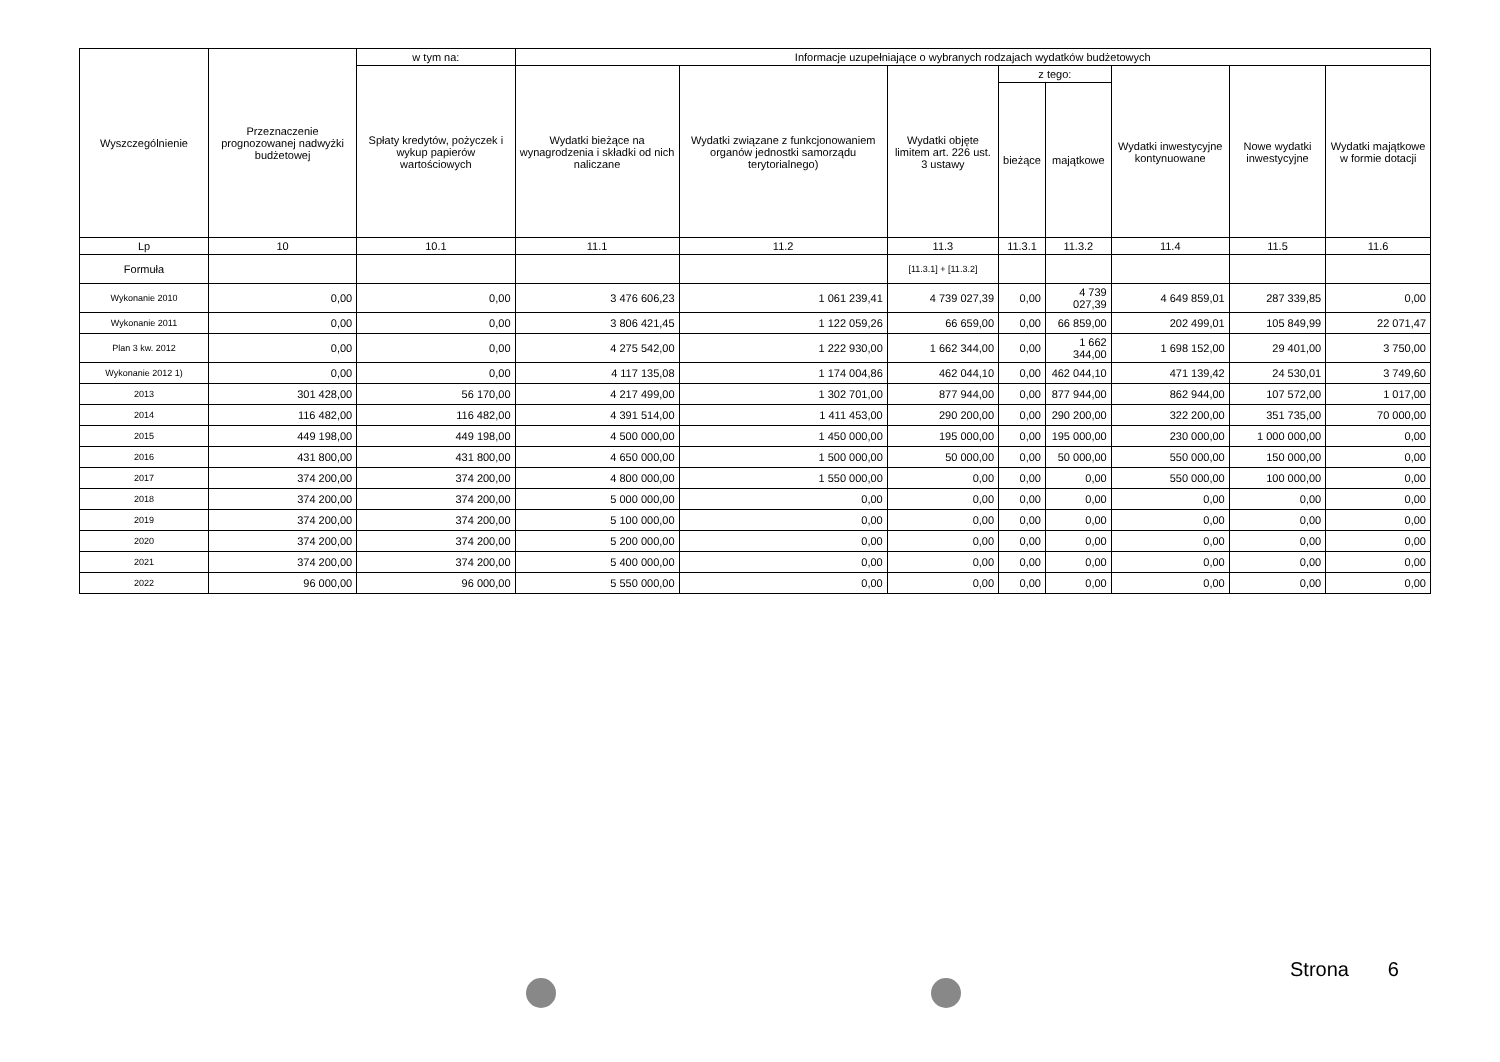| Wyszczególnienie | Przeznaczenie prognozowanej nadwyżki budżetowej | w tym na: | Informacje uzupełniające o wybranych rodzajach wydatków budżetowych | | | | | | | |
| --- | --- | --- | --- | --- | --- | --- | --- | --- | --- | --- |
| | | Spłaty kredytów, pożyczek i wykup papierów wartościowych | Wydatki bieżące na wynagrodzenia i składki od nich naliczane | Wydatki związane z funkcjonowaniem organów jednostki samorządu terytorialnego) | Wydatki objęte limitem art. 226 ust. 3 ustawy | z tego: | | Wydatki inwestycyjne kontynuowane | Nowe wydatki inwestycyjne | Wydatki majątkowe w formie dotacji |
| | | | | | | bieżące | majątkowe | | | |
| Lp | 10 | 10.1 | 11.1 | 11.2 | 11.3 | 11.3.1 | 11.3.2 | 11.4 | 11.5 | 11.6 |
| Formuła | | | | | [11.3.1] + [11.3.2] | | | | | |
| Wykonanie 2010 | 0,00 | 0,00 | 3 476 606,23 | 1 061 239,41 | 4 739 027,39 | 0,00 | 4 739 027,39 | 4 649 859,01 | 287 339,85 | 0,00 |
| Wykonanie 2011 | 0,00 | 0,00 | 3 806 421,45 | 1 122 059,26 | 66 659,00 | 0,00 | 66 859,00 | 202 499,01 | 105 849,99 | 22 071,47 |
| Plan 3 kw. 2012 | 0,00 | 0,00 | 4 275 542,00 | 1 222 930,00 | 1 662 344,00 | 0,00 | 1 662 344,00 | 1 698 152,00 | 29 401,00 | 3 750,00 |
| Wykonanie 2012 1) | 0,00 | 0,00 | 4 117 135,08 | 1 174 004,86 | 462 044,10 | 0,00 | 462 044,10 | 471 139,42 | 24 530,01 | 3 749,60 |
| 2013 | 301 428,00 | 56 170,00 | 4 217 499,00 | 1 302 701,00 | 877 944,00 | 0,00 | 877 944,00 | 862 944,00 | 107 572,00 | 1 017,00 |
| 2014 | 116 482,00 | 116 482,00 | 4 391 514,00 | 1 411 453,00 | 290 200,00 | 0,00 | 290 200,00 | 322 200,00 | 351 735,00 | 70 000,00 |
| 2015 | 449 198,00 | 449 198,00 | 4 500 000,00 | 1 450 000,00 | 195 000,00 | 0,00 | 195 000,00 | 230 000,00 | 1 000 000,00 | 0,00 |
| 2016 | 431 800,00 | 431 800,00 | 4 650 000,00 | 1 500 000,00 | 50 000,00 | 0,00 | 50 000,00 | 550 000,00 | 150 000,00 | 0,00 |
| 2017 | 374 200,00 | 374 200,00 | 4 800 000,00 | 1 550 000,00 | 0,00 | 0,00 | 0,00 | 550 000,00 | 100 000,00 | 0,00 |
| 2018 | 374 200,00 | 374 200,00 | 5 000 000,00 | 0,00 | 0,00 | 0,00 | 0,00 | 0,00 | 0,00 | 0,00 |
| 2019 | 374 200,00 | 374 200,00 | 5 100 000,00 | 0,00 | 0,00 | 0,00 | 0,00 | 0,00 | 0,00 | 0,00 |
| 2020 | 374 200,00 | 374 200,00 | 5 200 000,00 | 0,00 | 0,00 | 0,00 | 0,00 | 0,00 | 0,00 | 0,00 |
| 2021 | 374 200,00 | 374 200,00 | 5 400 000,00 | 0,00 | 0,00 | 0,00 | 0,00 | 0,00 | 0,00 | 0,00 |
| 2022 | 96 000,00 | 96 000,00 | 5 550 000,00 | 0,00 | 0,00 | 0,00 | 0,00 | 0,00 | 0,00 | 0,00 |
Strona 6